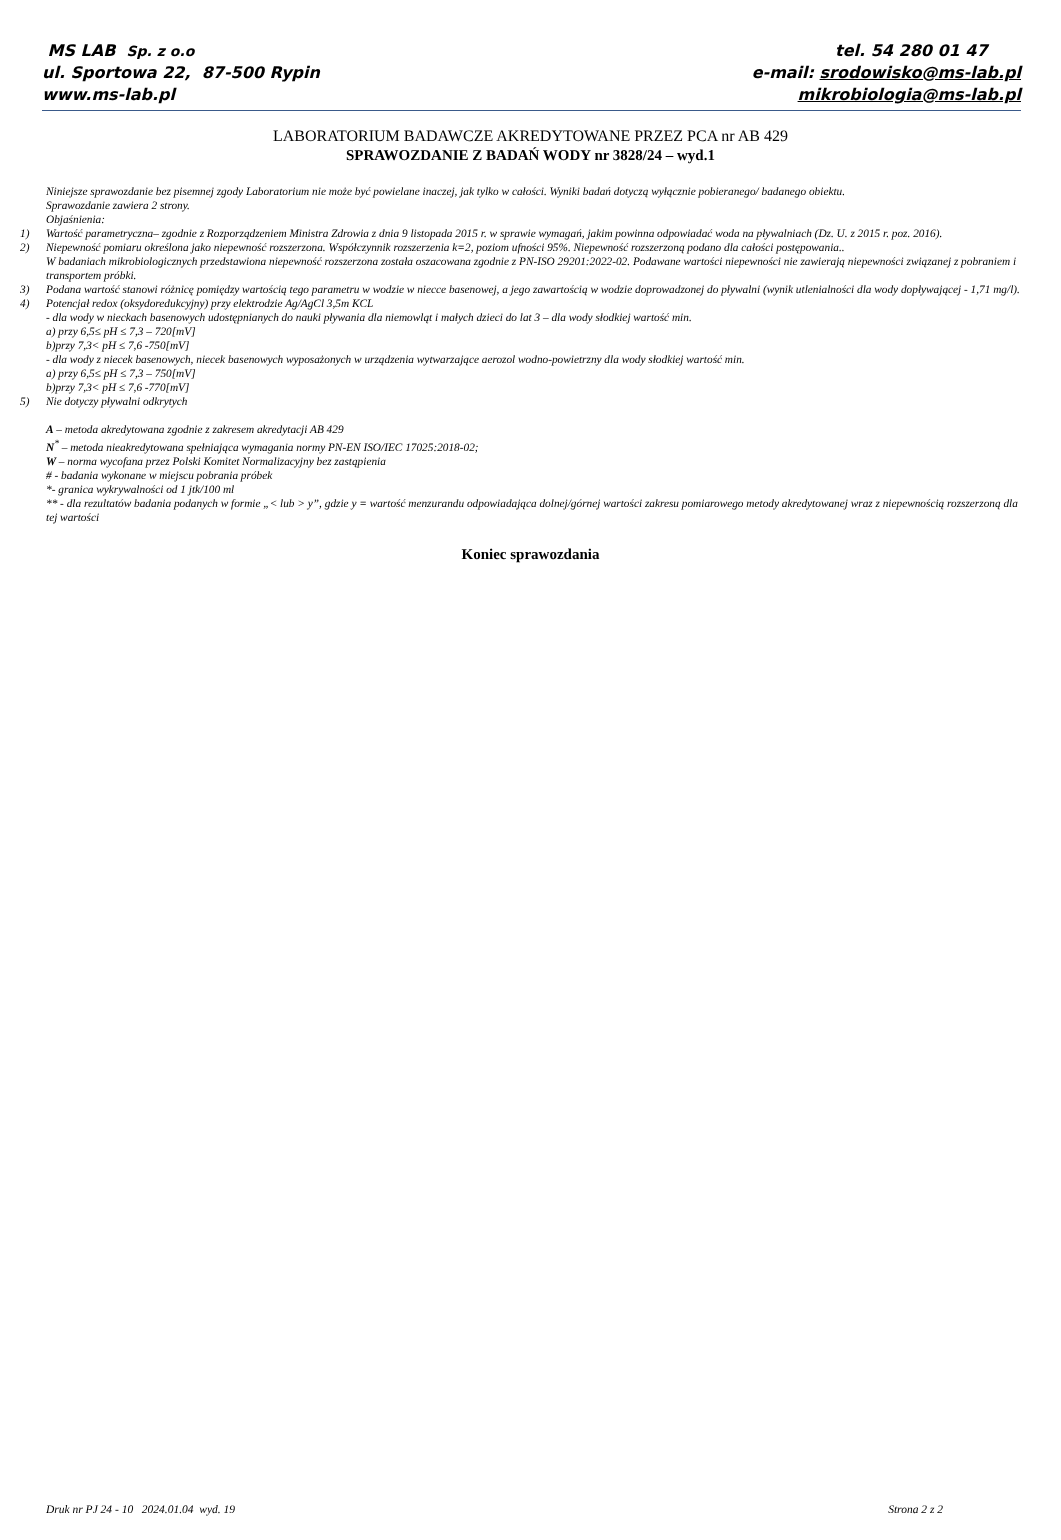MS LAB Sp. z o.o
ul. Sportowa 22, 87-500 Rypin
www.ms-lab.pl
tel. 54 280 01 47
e-mail: srodowisko@ms-lab.pl
mikrobiologia@ms-lab.pl
LABORATORIUM BADAWCZE AKREDYTOWANE PRZEZ PCA nr AB 429
SPRAWOZDANIE Z BADAŃ WODY nr 3828/24 – wyd.1
Niniejsze sprawozdanie bez pisemnej zgody Laboratorium nie może być powielane inaczej, jak tylko w całości. Wyniki badań dotyczą wyłącznie pobieranego/ badanego obiektu.
Sprawozdanie zawiera 2 strony.
Objaśnienia:
1) Wartość parametryczna– zgodnie z Rozporządzeniem Ministra Zdrowia z dnia 9 listopada 2015 r. w sprawie wymagań, jakim powinna odpowiadać woda na pływalniach (Dz. U. z 2015 r. poz. 2016).
2) Niepewność pomiaru określona jako niepewność rozszerzona. Współczynnik rozszerzenia k=2, poziom ufności 95%. Niepewność rozszerzoną podano dla całości postępowania..
W badaniach mikrobiologicznych przedstawiona niepewność rozszerzona została oszacowana zgodnie z PN-ISO 29201:2022-02. Podawane wartości niepewności nie zawierają niepewności związanej z pobraniem i transportem próbki.
3) Podana wartość stanowi różnicę pomiędzy wartością tego parametru w wodzie w niecce basenowej, a jego zawartością w wodzie doprowadzonej do pływalni (wynik utlenialności dla wody dopływającej - 1,71 mg/l).
4) Potencjał redox (oksydoredukcyjny) przy elektrodzie Ag/AgCl 3,5m KCL
- dla wody w nieckach basenowych udostępnianych do nauki pływania dla niemowląt i małych dzieci do lat 3 – dla wody słodkiej wartość min.
a) przy 6,5≤ pH ≤ 7,3 – 720[mV]
b)przy 7,3< pH ≤ 7,6 -750[mV]
- dla wody z niecek basenowych, niecek basenowych wyposażonych w urządzenia wytwarzające aerozol wodno-powietrzny dla wody słodkiej wartość min.
a) przy 6,5≤ pH ≤ 7,3 – 750[mV]
b)przy 7,3< pH ≤ 7,6 -770[mV]
5) Nie dotyczy pływalni odkrytych
A – metoda akredytowana zgodnie z zakresem akredytacji AB 429
N<sup>*</sup> – metoda nieakredytowana spełniająca wymagania normy PN-EN ISO/IEC 17025:2018-02;
W – norma wycofana przez Polski Komitet Normalizacyjny bez zastąpienia
# - badania wykonane w miejscu pobrania próbek
*- granica wykrywalności od 1 jtk/100 ml
** - dla rezultatów badania podanych w formie „< lub > y”, gdzie y = wartość menzurandu odpowiadająca dolnej/górnej wartości zakresu pomiarowego metody akredytowanej wraz z niepewnością rozszerzoną dla tej wartości
Koniec sprawozdania
Druk nr PJ 24 - 10 2024.01.04 wyd. 19 Strona 2 z 2